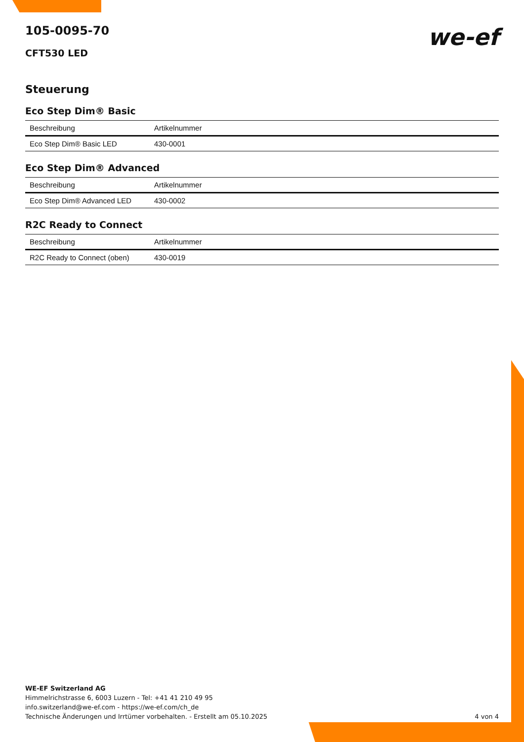we-ef
105-0095-70
CFT530 LED
Steuerung
Eco Step Dim® Basic
| Beschreibung | Artikelnummer |
| --- | --- |
| Eco Step Dim® Basic LED | 430-0001 |
Eco Step Dim® Advanced
| Beschreibung | Artikelnummer |
| --- | --- |
| Eco Step Dim® Advanced LED | 430-0002 |
R2C Ready to Connect
| Beschreibung | Artikelnummer |
| --- | --- |
| R2C Ready to Connect (oben) | 430-0019 |
WE-EF Switzerland AG
Himmelrichstrasse 6, 6003 Luzern - Tel: +41 41 210 49 95
info.switzerland@we-ef.com - https://we-ef.com/ch_de
Technische Änderungen und Irrtümer vorbehalten. - Erstellt am 05.10.2025 4 von 4